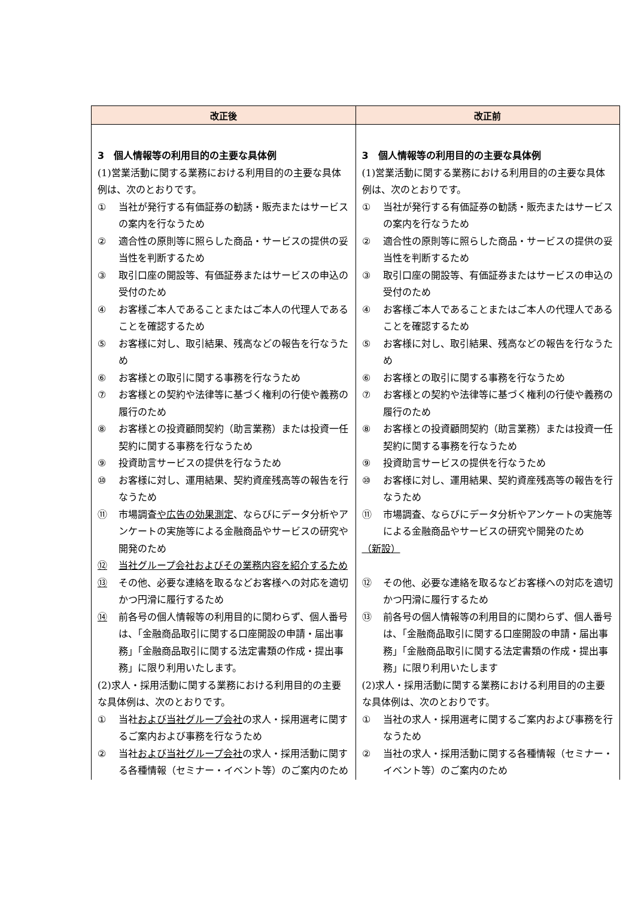| 改正後 | 改正前 |
| --- | --- |
| 3 個人情報等の利用目的の主要な具体例 (1)営業活動に関する業務における利用目的の主要な具体例は、次のとおりです。 ① 当社が発行する有価証券の勧誘・販売またはサービスの案内を行なうため ② 適合性の原則等に照らした商品・サービスの提供の妥当性を判断するため ③ 取引口座の開設等、有価証券またはサービスの申込の受付のため ④ お客様ご本人であることまたはご本人の代理人であることを確認するため ⑤ お客様に対し、取引結果、残高などの報告を行なうため ⑥ お客様との取引に関する事務を行なうため ⑦ お客様との契約や法律等に基づく権利の行使や義務の履行のため ⑧ お客様との投資顧問契約（助言業務）または投資一任契約に関する事務を行なうため ⑨ 投資助言サービスの提供を行なうため ⑩ お客様に対し、運用結果、契約資産残高等の報告を行なうため ⑪ 市場調査 や広告の効果測定 、ならびにデータ分析やアンケートの実施等による金融商品やサービスの研究や開発のため ⑫ 当社グループ会社およびその業務内容を紹介するため ⑬ その他、必要な連絡を取るなどお客様への対応を適切かつ円滑に履行するため ⑭ 前各号の個人情報等の利用目的に関わらず、個人番号は、「金融商品取引に関する口座開設の申請・届出事務」「金融商品取引に関する法定書類の作成・提出事務」に限り利用いたします。 (2)求人・採用活動に関する業務における利用目的の主要な具体例は、次のとおりです。 ① 当社 および当社グループ会社 の求人・採用選考に関するご案内および事務を行なうため ② 当社 および当社グループ会社 の求人・採用活動に関する各種情報（セミナー・イベント等）のご案内のため | 3 個人情報等の利用目的の主要な具体例 (1)営業活動に関する業務における利用目的の主要な具体例は、次のとおりです。 ① 当社が発行する有価証券の勧誘・販売またはサービスの案内を行なうため ② 適合性の原則等に照らした商品・サービスの提供の妥当性を判断するため ③ 取引口座の開設等、有価証券またはサービスの申込の受付のため ④ お客様ご本人であることまたはご本人の代理人であることを確認するため ⑤ お客様に対し、取引結果、残高などの報告を行なうため ⑥ お客様との取引に関する事務を行なうため ⑦ お客様との契約や法律等に基づく権利の行使や義務の履行のため ⑧ お客様との投資顧問契約（助言業務）または投資一任契約に関する事務を行なうため ⑨ 投資助言サービスの提供を行なうため ⑩ お客様に対し、運用結果、契約資産残高等の報告を行なうため ⑪ 市場調査、ならびにデータ分析やアンケートの実施等による金融商品やサービスの研究や開発のため （新設） ⑫ その他、必要な連絡を取るなどお客様への対応を適切かつ円滑に履行するため ⑬ 前各号の個人情報等の利用目的に関わらず、個人番号は、「金融商品取引に関する口座開設の申請・届出事務」「金融商品取引に関する法定書類の作成・提出事務」に限り利用いたします (2)求人・採用活動に関する業務における利用目的の主要な具体例は、次のとおりです。 ① 当社の求人・採用選考に関するご案内および事務を行なうため ② 当社の求人・採用活動に関する各種情報（セミナー・イベント等）のご案内のため |